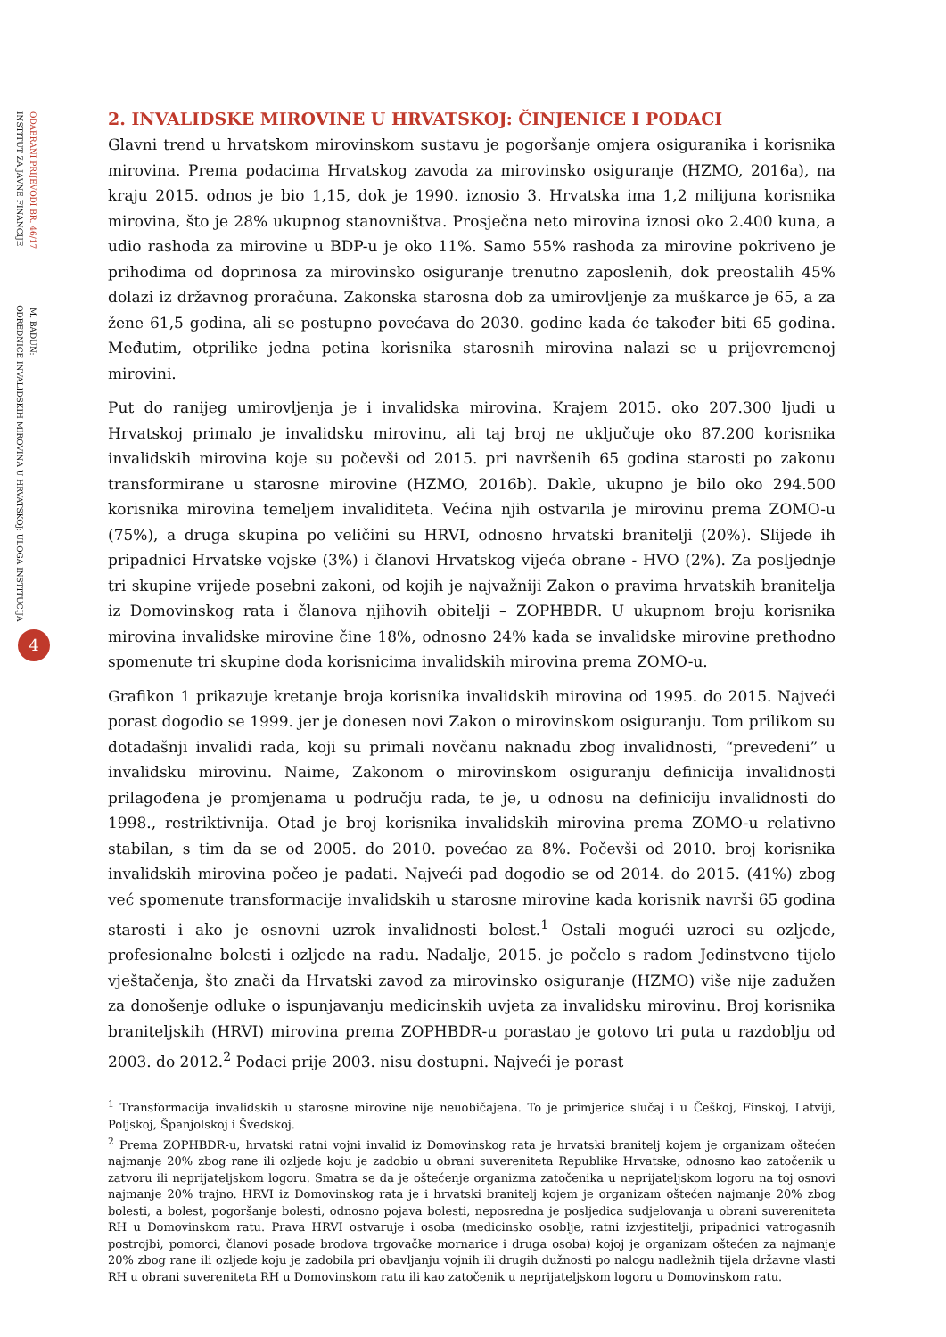INSTITUT ZA JAVNE FINANCIJE ODREDNICE INVALIDSKIH MIROVINA U HRVATSKOJ: ULOGA INSTITUCIJA
ODABRANI PRIJEVODI BR. 46/17 M. BADUN:
4
2. INVALIDSKE MIROVINE U HRVATSKOJ: ČINJENICE I PODACI
Glavni trend u hrvatskom mirovinskom sustavu je pogoršanje omjera osiguranika i korisnika mirovina. Prema podacima Hrvatskog zavoda za mirovinsko osiguranje (HZMO, 2016a), na kraju 2015. odnos je bio 1,15, dok je 1990. iznosio 3. Hrvatska ima 1,2 milijuna korisnika mirovina, što je 28% ukupnog stanovništva. Prosječna neto mirovina iznosi oko 2.400 kuna, a udio rashoda za mirovine u BDP-u je oko 11%. Samo 55% rashoda za mirovine pokriveno je prihodima od doprinosa za mirovinsko osiguranje trenutno zaposlenih, dok preostalih 45% dolazi iz državnog proračuna. Zakonska starosna dob za umirovljenje za muškarce je 65, a za žene 61,5 godina, ali se postupno povećava do 2030. godine kada će također biti 65 godina. Međutim, otprilike jedna petina korisnika starosnih mirovina nalazi se u prijevremenoj mirovini.
Put do ranijeg umirovljenja je i invalidska mirovina. Krajem 2015. oko 207.300 ljudi u Hrvatskoj primalo je invalidsku mirovinu, ali taj broj ne uključuje oko 87.200 korisnika invalidskih mirovina koje su počevši od 2015. pri navršenih 65 godina starosti po zakonu transformirane u starosne mirovine (HZMO, 2016b). Dakle, ukupno je bilo oko 294.500 korisnika mirovina temeljem invaliditeta. Većina njih ostvarila je mirovinu prema ZOMO-u (75%), a druga skupina po veličini su HRVI, odnosno hrvatski branitelji (20%). Slijede ih pripadnici Hrvatske vojske (3%) i članovi Hrvatskog vijeća obrane - HVO (2%). Za posljednje tri skupine vrijede posebni zakoni, od kojih je najvažniji Zakon o pravima hrvatskih branitelja iz Domovinskog rata i članova njihovih obitelji – ZOPHBDR. U ukupnom broju korisnika mirovina invalidske mirovine čine 18%, odnosno 24% kada se invalidske mirovine prethodno spomenute tri skupine doda korisnicima invalidskih mirovina prema ZOMO-u.
Grafikon 1 prikazuje kretanje broja korisnika invalidskih mirovina od 1995. do 2015. Najveći porast dogodio se 1999. jer je donesen novi Zakon o mirovinskom osiguranju. Tom prilikom su dotadašnji invalidi rada, koji su primali novčanu naknadu zbog invalidnosti, “prevedeni” u invalidsku mirovinu. Naime, Zakonom o mirovinskom osiguranju definicija invalidnosti prilagođena je promjenama u području rada, te je, u odnosu na definiciju invalidnosti do 1998., restriktivnija. Otad je broj korisnika invalidskih mirovina prema ZOMO-u relativno stabilan, s tim da se od 2005. do 2010. povećao za 8%. Počevši od 2010. broj korisnika invalidskih mirovina počeo je padati. Najveći pad dogodio se od 2014. do 2015. (41%) zbog već spomenute transformacije invalidskih u starosne mirovine kada korisnik navrši 65 godina starosti i ako je osnovni uzrok invalidnosti bolest.<sup>1</sup> Ostali mogući uzroci su ozljede, profesionalne bolesti i ozljede na radu. Nadalje, 2015. je počelo s radom Jedinstveno tijelo vještačenja, što znači da Hrvatski zavod za mirovinsko osiguranje (HZMO) više nije zadužen za donošenje odluke o ispunjavanju medicinskih uvjeta za invalidsku mirovinu. Broj korisnika braniteljskih (HRVI) mirovina prema ZOPHBDR-u porastao je gotovo tri puta u razdoblju od 2003. do 2012.<sup>2</sup> Podaci prije 2003. nisu dostupni. Najveći je porast
<sup>1</sup> Transformacija invalidskih u starosne mirovine nije neuobičajena. To je primjerice slučaj i u Češkoj, Finskoj, Latviji, Poljskoj, Španjolskoj i Švedskoj.
<sup>2</sup> Prema ZOPHBDR-u, hrvatski ratni vojni invalid iz Domovinskog rata je hrvatski branitelj kojem je organizam oštećen najmanje 20% zbog rane ili ozljede koju je zadobio u obrani suvereniteta Republike Hrvatske, odnosno kao zatočenik u zatvoru ili neprijateljskom logoru. Smatra se da je oštećenje organizma zatočenika u neprijateljskom logoru na toj osnovi najmanje 20% trajno. HRVI iz Domovinskog rata je i hrvatski branitelj kojem je organizam oštećen najmanje 20% zbog bolesti, a bolest, pogoršanje bolesti, odnosno pojava bolesti, neposredna je posljedica sudjelovanja u obrani suvereniteta RH u Domovinskom ratu. Prava HRVI ostvaruje i osoba (medicinsko osoblje, ratni izvjestitelji, pripadnici vatrogasnih postrojbi, pomorci, članovi posade brodova trgovačke mornarice i druga osoba) kojoj je organizam oštećen za najmanje 20% zbog rane ili ozljede koju je zadobila pri obavljanju vojnih ili drugih dužnosti po nalogu nadležnih tijela državne vlasti RH u obrani suvereniteta RH u Domovinskom ratu ili kao zatočenik u neprijateljskom logoru u Domovinskom ratu.